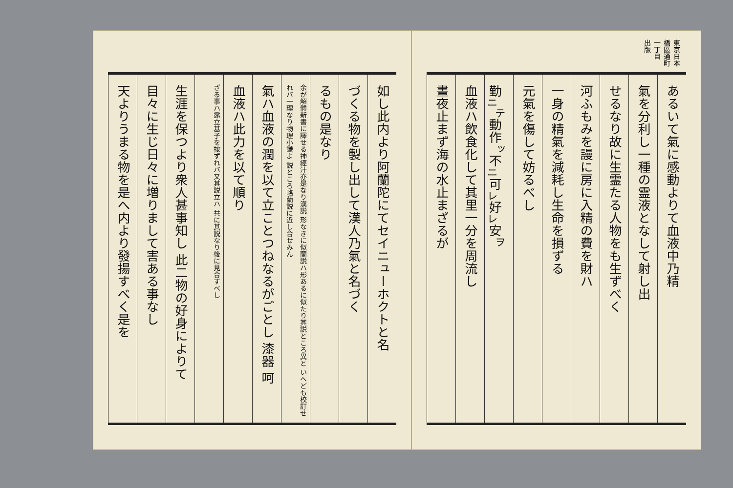如し此内より阿蘭陀にてセイニューホクトと名
づくる物を製し出して漢人乃氣と名づく
るもの是なり
余が解體新書に譯せる神經汁亦是なり漢説 形なきに似蘭説ハ形あるに似たり其説ところ異と いへども校訂せれバ一理なり物理小識よ 説ところ略蘭説に近し合せみん
氣ハ血液の潤を以て立ことつねなるがごとし 漆器 呵
血液ハ此力を以て順り
ざる事ハ露立基子を按ずれバ又其説立ハ 共に其説なり後に見合すべし
生涯を保つより衆人甚事知し 此二物の好身によりて
目々に生じ日々に増りまして害ある事なし
天よりうまる物を是へ内より發揚すべく是を
東京日本橋區通町一丁目 出版
あるいて氣に感動よりて血液中乃精
氣を分利し一種の霊液となして射し出
せるなり故に生霊たる人物をも生ずべく
河ふもみを謾に房に入精の費を財ハ
一身の精氣を減耗し生命を損ずる
元氣を傷して妨るべし
勤<sub>ニ</sub><sup>テ</sup>動作<sup>ッ</sup>不<sub>ニ</sub>可<sub>レ</sub>好<sub>レ</sub>安<sup>ヲ</sup>
血液ハ飲食化して其里一分を周流し
晝夜止まず海の水止まざるが